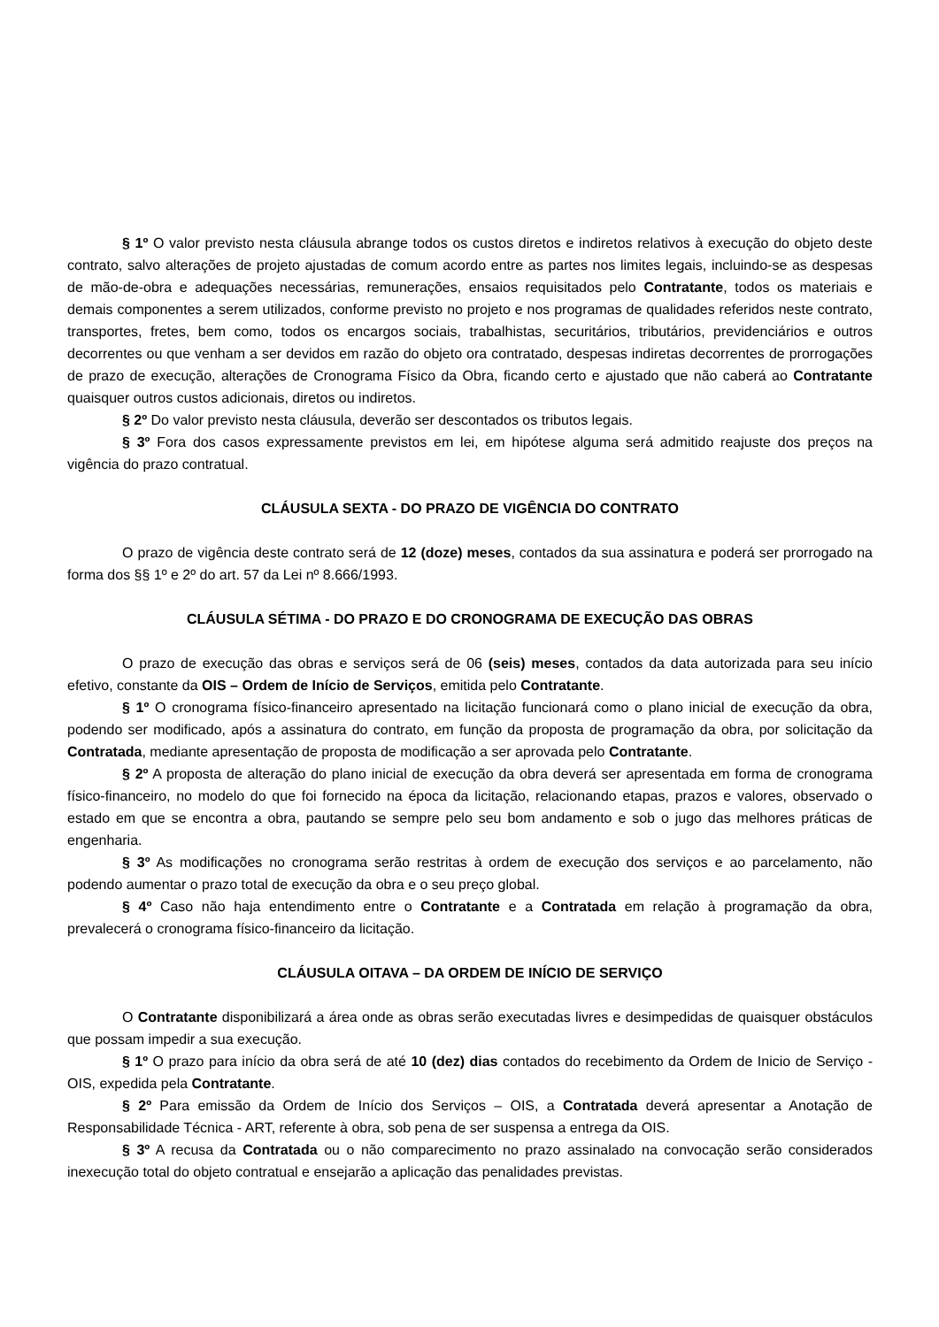§ 1º O valor previsto nesta cláusula abrange todos os custos diretos e indiretos relativos à execução do objeto deste contrato, salvo alterações de projeto ajustadas de comum acordo entre as partes nos limites legais, incluindo-se as despesas de mão-de-obra e adequações necessárias, remunerações, ensaios requisitados pelo Contratante, todos os materiais e demais componentes a serem utilizados, conforme previsto no projeto e nos programas de qualidades referidos neste contrato, transportes, fretes, bem como, todos os encargos sociais, trabalhistas, securitários, tributários, previdenciários e outros decorrentes ou que venham a ser devidos em razão do objeto ora contratado, despesas indiretas decorrentes de prorrogações de prazo de execução, alterações de Cronograma Físico da Obra, ficando certo e ajustado que não caberá ao Contratante quaisquer outros custos adicionais, diretos ou indiretos.
§ 2º Do valor previsto nesta cláusula, deverão ser descontados os tributos legais.
§ 3º Fora dos casos expressamente previstos em lei, em hipótese alguma será admitido reajuste dos preços na vigência do prazo contratual.
CLÁUSULA SEXTA - DO PRAZO DE VIGÊNCIA DO CONTRATO
O prazo de vigência deste contrato será de 12 (doze) meses, contados da sua assinatura e poderá ser prorrogado na forma dos §§ 1º e 2º do art. 57 da Lei nº 8.666/1993.
CLÁUSULA SÉTIMA - DO PRAZO E DO CRONOGRAMA DE EXECUÇÃO DAS OBRAS
O prazo de execução das obras e serviços será de 06 (seis) meses, contados da data autorizada para seu início efetivo, constante da OIS – Ordem de Início de Serviços, emitida pelo Contratante.
§ 1º O cronograma físico-financeiro apresentado na licitação funcionará como o plano inicial de execução da obra, podendo ser modificado, após a assinatura do contrato, em função da proposta de programação da obra, por solicitação da Contratada, mediante apresentação de proposta de modificação a ser aprovada pelo Contratante.
§ 2º A proposta de alteração do plano inicial de execução da obra deverá ser apresentada em forma de cronograma físico-financeiro, no modelo do que foi fornecido na época da licitação, relacionando etapas, prazos e valores, observado o estado em que se encontra a obra, pautando se sempre pelo seu bom andamento e sob o jugo das melhores práticas de engenharia.
§ 3º As modificações no cronograma serão restritas à ordem de execução dos serviços e ao parcelamento, não podendo aumentar o prazo total de execução da obra e o seu preço global.
§ 4º Caso não haja entendimento entre o Contratante e a Contratada em relação à programação da obra, prevalecerá o cronograma físico-financeiro da licitação.
CLÁUSULA OITAVA – DA ORDEM DE INÍCIO DE SERVIÇO
O Contratante disponibilizará a área onde as obras serão executadas livres e desimpedidas de quaisquer obstáculos que possam impedir a sua execução.
§ 1º O prazo para início da obra será de até 10 (dez) dias contados do recebimento da Ordem de Inicio de Serviço - OIS, expedida pela Contratante.
§ 2º Para emissão da Ordem de Início dos Serviços – OIS, a Contratada deverá apresentar a Anotação de Responsabilidade Técnica - ART, referente à obra, sob pena de ser suspensa a entrega da OIS.
§ 3º A recusa da Contratada ou o não comparecimento no prazo assinalado na convocação serão considerados inexecução total do objeto contratual e ensejarão a aplicação das penalidades previstas.